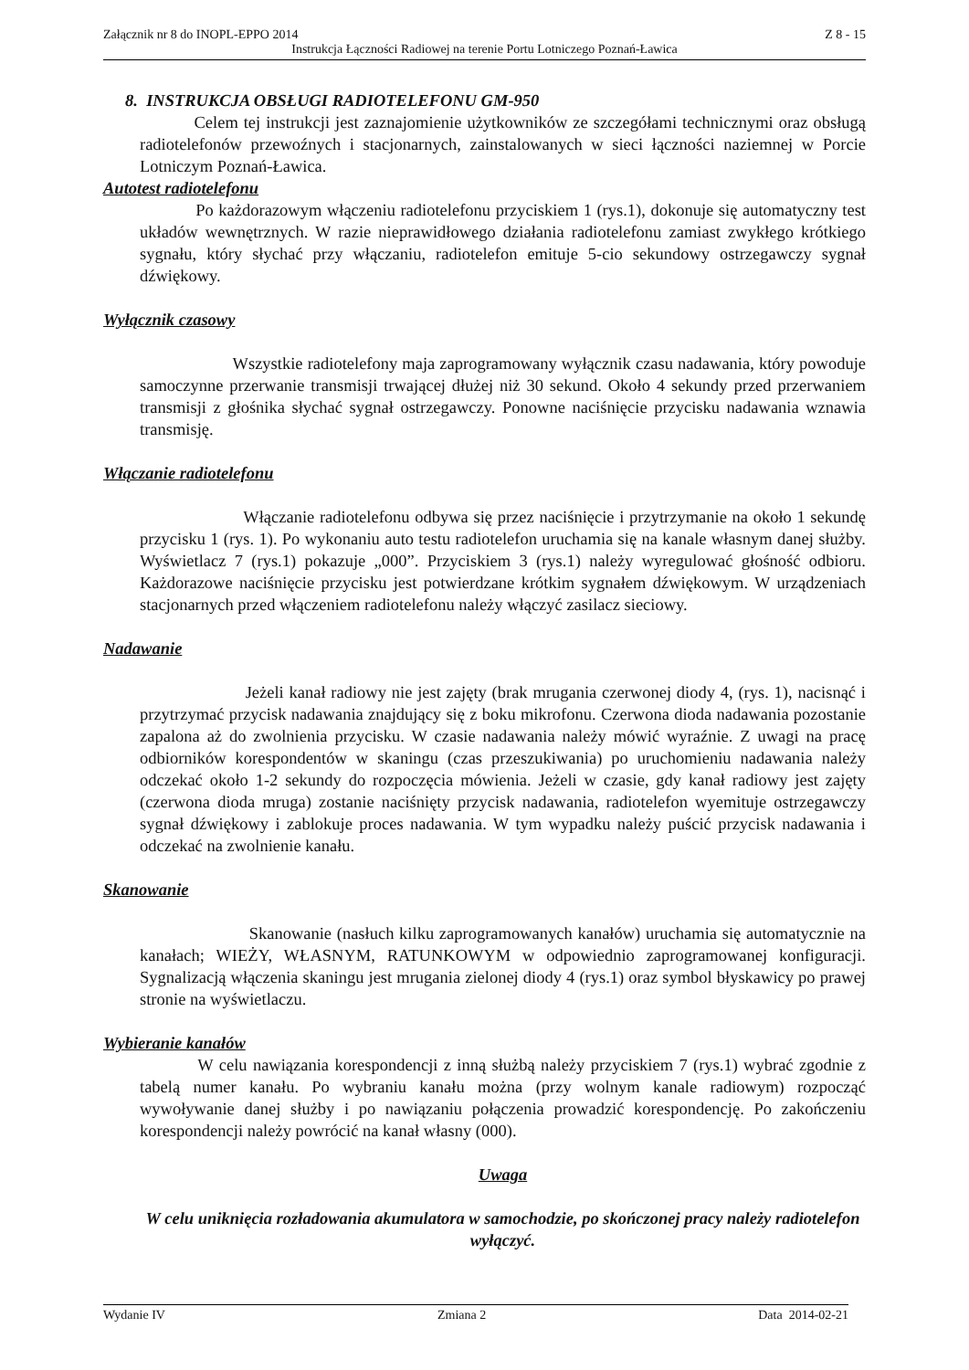Załącznik nr 8 do INOPL-EPPO 2014 Z 8 - 15
Instrukcja Łączności Radiowej na terenie Portu Lotniczego Poznań-Ławica
8. INSTRUKCJA OBSŁUGI RADIOTELEFONU GM-950
Celem tej instrukcji jest zaznajomienie użytkowników ze szczegółami technicznymi oraz obsługą radiotelefonów przewoźnych i stacjonarnych, zainstalowanych w sieci łączności naziemnej w Porcie Lotniczym Poznań-Ławica.
Autotest radiotelefonu
Po każdorazowym włączeniu radiotelefonu przyciskiem 1 (rys.1), dokonuje się automatyczny test układów wewnętrznych. W razie nieprawidłowego działania radiotelefonu zamiast zwykłego krótkiego sygnału, który słychać przy włączaniu, radiotelefon emituje 5-cio sekundowy ostrzegawczy sygnał dźwiękowy.
Wyłącznik czasowy
Wszystkie radiotelefony maja zaprogramowany wyłącznik czasu nadawania, który powoduje samoczynne przerwanie transmisji trwającej dłużej niż 30 sekund. Około 4 sekundy przed przerwaniem transmisji z głośnika słychać sygnał ostrzegawczy. Ponowne naciśnięcie przycisku nadawania wznawia transmisję.
Włączanie radiotelefonu
Włączanie radiotelefonu odbywa się przez naciśnięcie i przytrzymanie na około 1 sekundę przycisku 1 (rys. 1). Po wykonaniu auto testu radiotelefon uruchamia się na kanale własnym danej służby. Wyświetlacz 7 (rys.1) pokazuje „000”. Przyciskiem 3 (rys.1) należy wyregulować głośność odbioru. Każdorazowe naciśnięcie przycisku jest potwierdzane krótkim sygnałem dźwiękowym. W urządzeniach stacjonarnych przed włączeniem radiotelefonu należy włączyć zasilacz sieciowy.
Nadawanie
Jeżeli kanał radiowy nie jest zajęty (brak mrugania czerwonej diody 4, (rys. 1), nacisnąć i przytrzymać przycisk nadawania znajdujący się z boku mikrofonu. Czerwona dioda nadawania pozostanie zapalona aż do zwolnienia przycisku. W czasie nadawania należy mówić wyraźnie. Z uwagi na pracę odbiorników korespondentów w skaningu (czas przeszukiwania) po uruchomieniu nadawania należy odczekać około 1-2 sekundy do rozpoczęcia mówienia. Jeżeli w czasie, gdy kanał radiowy jest zajęty (czerwona dioda mruga) zostanie naciśnięty przycisk nadawania, radiotelefon wyemituje ostrzegawczy sygnał dźwiękowy i zablokuje proces nadawania. W tym wypadku należy puścić przycisk nadawania i odczekać na zwolnienie kanału.
Skanowanie
Skanowanie (nasłuch kilku zaprogramowanych kanałów) uruchamia się automatycznie na kanałach; WIEŻY, WŁASNYM, RATUNKOWYM w odpowiednio zaprogramowanej konfiguracji. Sygnalizacją włączenia skaningu jest mrugania zielonej diody 4 (rys.1) oraz symbol błyskawicy po prawej stronie na wyświetlaczu.
Wybieranie kanałów
W celu nawiązania korespondencji z inną służbą należy przyciskiem 7 (rys.1) wybrać zgodnie z tabelą numer kanału. Po wybraniu kanału można (przy wolnym kanale radiowym) rozpocząć wywoływanie danej służby i po nawiązaniu połączenia prowadzić korespondencję. Po zakończeniu korespondencji należy powrócić na kanał własny (000).
Uwaga
W celu uniknięcia rozładowania akumulatora w samochodzie, po skończonej pracy należy radiotelefon wyłączyć.
Wydanie IV Zmiana 2 Data 2014-02-21